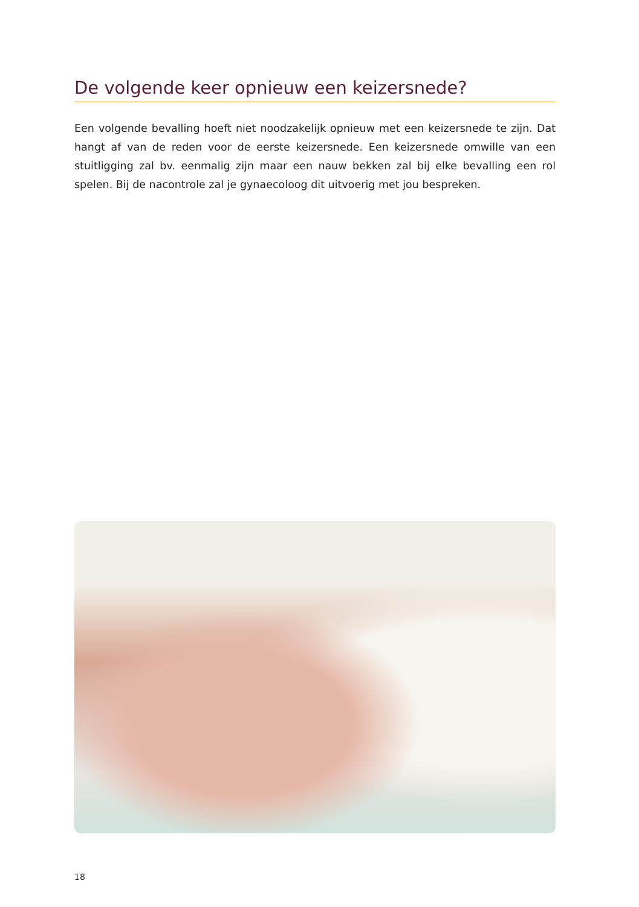De volgende keer opnieuw een keizersnede?
Een volgende bevalling hoeft niet noodzakelijk opnieuw met een keizersnede te zijn. Dat hangt af van de reden voor de eerste keizersnede. Een keizersnede omwille van een stuitligging zal bv. eenmalig zijn maar een nauw bekken zal bij elke bevalling een rol spelen. Bij de nacontrole zal je gynaecoloog dit uitvoerig met jou bespreken.
18